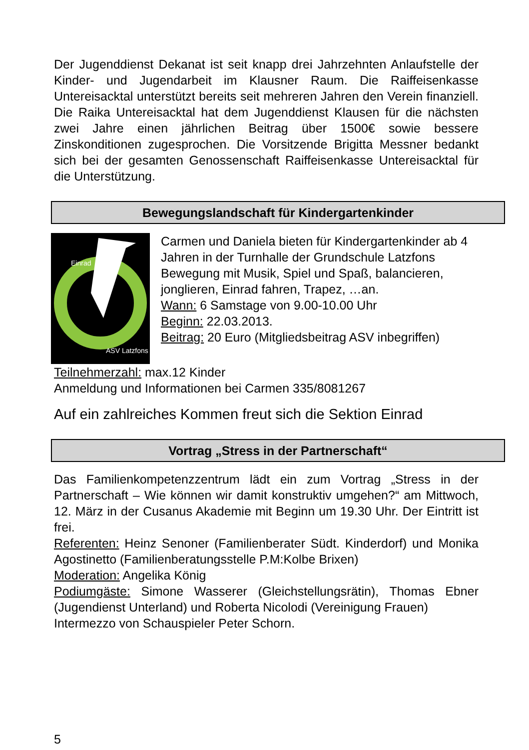Der Jugenddienst Dekanat ist seit knapp drei Jahrzehnten Anlaufstelle der Kinder- und Jugendarbeit im Klausner Raum. Die Raiffeisenkasse Untereisacktal unterstützt bereits seit mehreren Jahren den Verein finanziell. Die Raika Untereisacktal hat dem Jugenddienst Klausen für die nächsten zwei Jahre einen jährlichen Beitrag über 1500€ sowie bessere Zinskonditionen zugesprochen. Die Vorsitzende Brigitta Messner bedankt sich bei der gesamten Genossenschaft Raiffeisenkasse Untereisacktal für die Unterstützung.
Bewegungslandschaft für Kindergartenkinder
Einrad
ASV Latzfons
Carmen und Daniela bieten für Kindergartenkinder ab 4 Jahren in der Turnhalle der Grundschule Latzfons Bewegung mit Musik, Spiel und Spaß, balancieren, jonglieren, Einrad fahren, Trapez, …an.
Wann: 6 Samstage von 9.00-10.00 Uhr
Beginn: 22.03.2013.
Beitrag: 20 Euro (Mitgliedsbeitrag ASV inbegriffen)
Teilnehmerzahl: max.12 Kinder
Anmeldung und Informationen bei Carmen 335/8081267
Auf ein zahlreiches Kommen freut sich die Sektion Einrad
Vortrag „Stress in der Partnerschaft“
Das Familienkompetenzzentrum lädt ein zum Vortrag „Stress in der Partnerschaft – Wie können wir damit konstruktiv umgehen?“ am Mittwoch, 12. März in der Cusanus Akademie mit Beginn um 19.30 Uhr. Der Eintritt ist frei.
Referenten: Heinz Senoner (Familienberater Südt. Kinderdorf) und Monika Agostinetto (Familienberatungsstelle P.M:Kolbe Brixen)
Moderation: Angelika König
Podiumgäste: Simone Wasserer (Gleichstellungsrätin), Thomas Ebner (Jugendienst Unterland) und Roberta Nicolodi (Vereinigung Frauen)
Intermezzo von Schauspieler Peter Schorn.
5